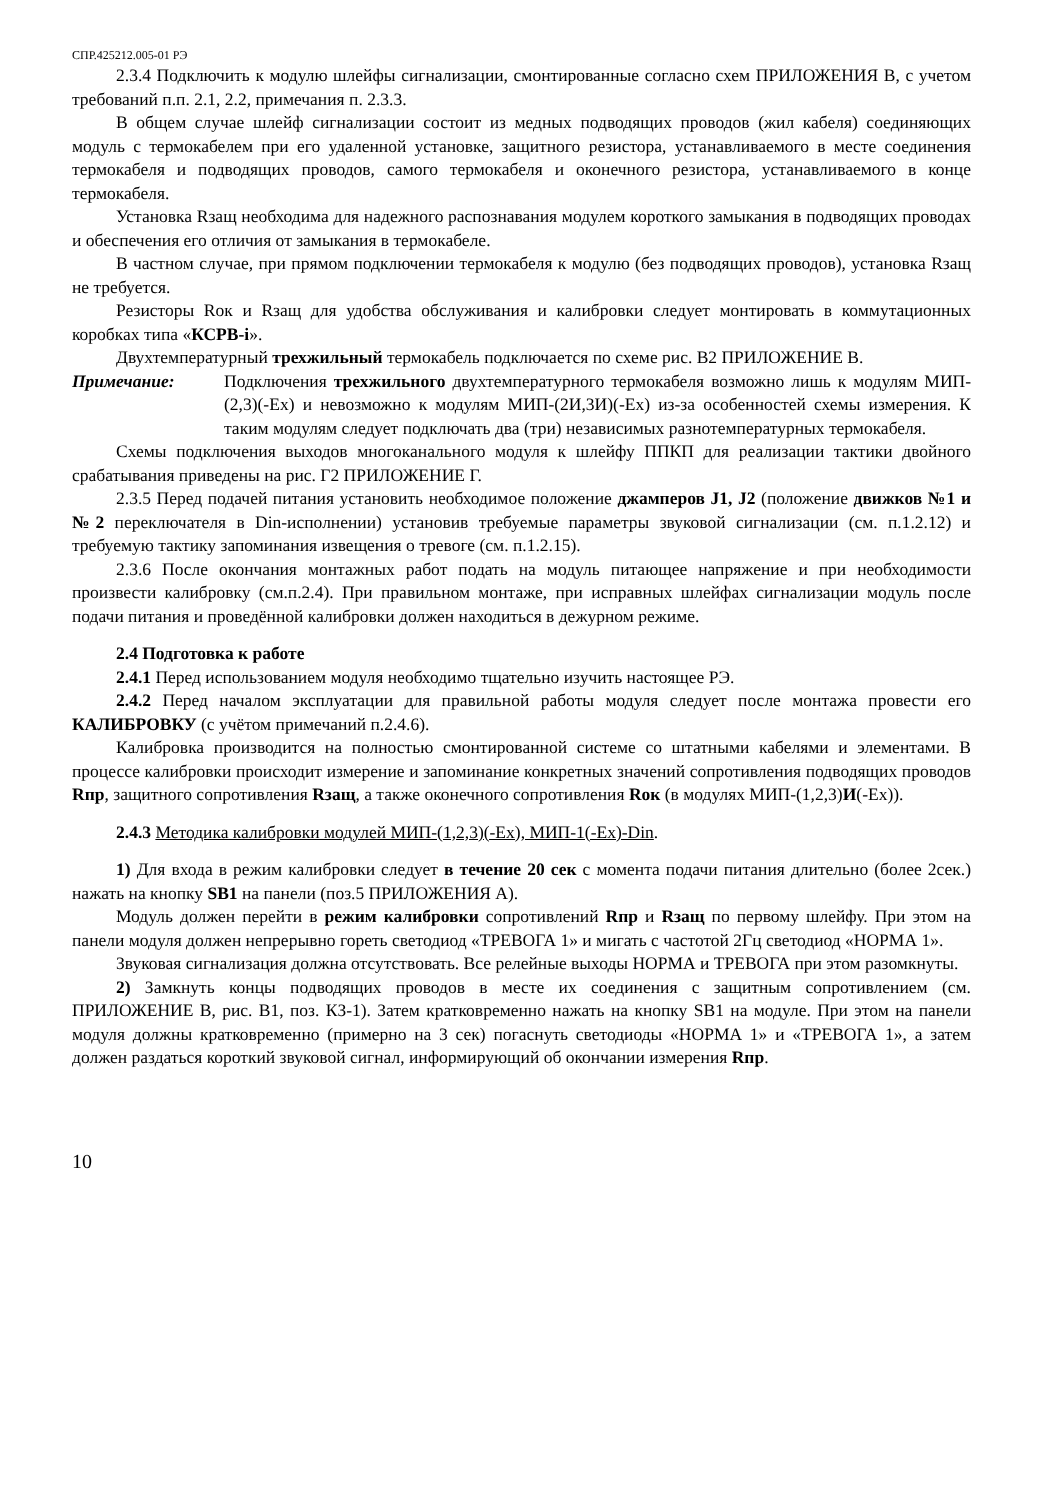СПР.425212.005-01 РЭ
2.3.4 Подключить к модулю шлейфы сигнализации, смонтированные согласно схем ПРИЛОЖЕНИЯ В, с учетом требований п.п. 2.1, 2.2, примечания п. 2.3.3.
В общем случае шлейф сигнализации состоит из медных подводящих проводов (жил кабеля) соединяющих модуль с термокабелем при его удаленной установке, защитного резистора, устанавливаемого в месте соединения термокабеля и подводящих проводов, самого термокабеля и оконечного резистора, устанавливаемого в конце термокабеля.
Установка Rзащ необходима для надежного распознавания модулем короткого замыкания в подводящих проводах и обеспечения его отличия от замыкания в термокабеле.
В частном случае, при прямом подключении термокабеля к модулю (без подводящих проводов), установка Rзащ не требуется.
Резисторы Rок и Rзащ для удобства обслуживания и калибровки следует монтировать в коммутационных коробках типа «КСРВ-i».
Двухтемпературный трехжильный термокабель подключается по схеме рис. В2 ПРИЛОЖЕНИЕ В.
Примечание: Подключения трехжильного двухтемпературного термокабеля возможно лишь к модулям МИП-(2,3)(-Ex) и невозможно к модулям МИП-(2И,3И)(-Ex) из-за особенностей схемы измерения. К таким модулям следует подключать два (три) независимых разнотемпературных термокабеля.
Схемы подключения выходов многоканального модуля к шлейфу ППКП для реализации тактики двойного срабатывания приведены на рис. Г2 ПРИЛОЖЕНИЕ Г.
2.3.5 Перед подачей питания установить необходимое положение джамперов J1, J2 (положение движков №1 и №2 переключателя в Din-исполнении) установив требуемые параметры звуковой сигнализации (см. п.1.2.12) и требуемую тактику запоминания извещения о тревоге (см. п.1.2.15).
2.3.6 После окончания монтажных работ подать на модуль питающее напряжение и при необходимости произвести калибровку (см.п.2.4). При правильном монтаже, при исправных шлейфах сигнализации модуль после подачи питания и проведённой калибровки должен находиться в дежурном режиме.
2.4 Подготовка к работе
2.4.1 Перед использованием модуля необходимо тщательно изучить настоящее РЭ.
2.4.2 Перед началом эксплуатации для правильной работы модуля следует после монтажа провести его КАЛИБРОВКУ (с учётом примечаний п.2.4.6).
Калибровка производится на полностью смонтированной системе со штатными кабелями и элементами. В процессе калибровки происходит измерение и запоминание конкретных значений сопротивления подводящих проводов Rпр, защитного сопротивления Rзащ, а также оконечного сопротивления Rок (в модулях МИП-(1,2,3)И(-Ex)).
2.4.3 Методика калибровки модулей МИП-(1,2,3)(-Ex), МИП-1(-Ex)-Din.
1) Для входа в режим калибровки следует в течение 20 сек с момента подачи питания длительно (более 2сек.) нажать на кнопку SB1 на панели (поз.5 ПРИЛОЖЕНИЯ А).
Модуль должен перейти в режим калибровки сопротивлений Rпр и Rзащ по первому шлейфу. При этом на панели модуля должен непрерывно гореть светодиод «ТРЕВОГА 1» и мигать с частотой 2Гц светодиод «НОРМА 1».
Звуковая сигнализация должна отсутствовать. Все релейные выходы НОРМА и ТРЕВОГА при этом разомкнуты.
2) Замкнуть концы подводящих проводов в месте их соединения с защитным сопротивлением (см. ПРИЛОЖЕНИЕ В, рис. В1, поз. КЗ-1). Затем кратковременно нажать на кнопку SB1 на модуле. При этом на панели модуля должны кратковременно (примерно на 3 сек) погаснуть светодиоды «НОРМА 1» и «ТРЕВОГА 1», а затем должен раздаться короткий звуковой сигнал, информирующий об окончании измерения Rпр.
10